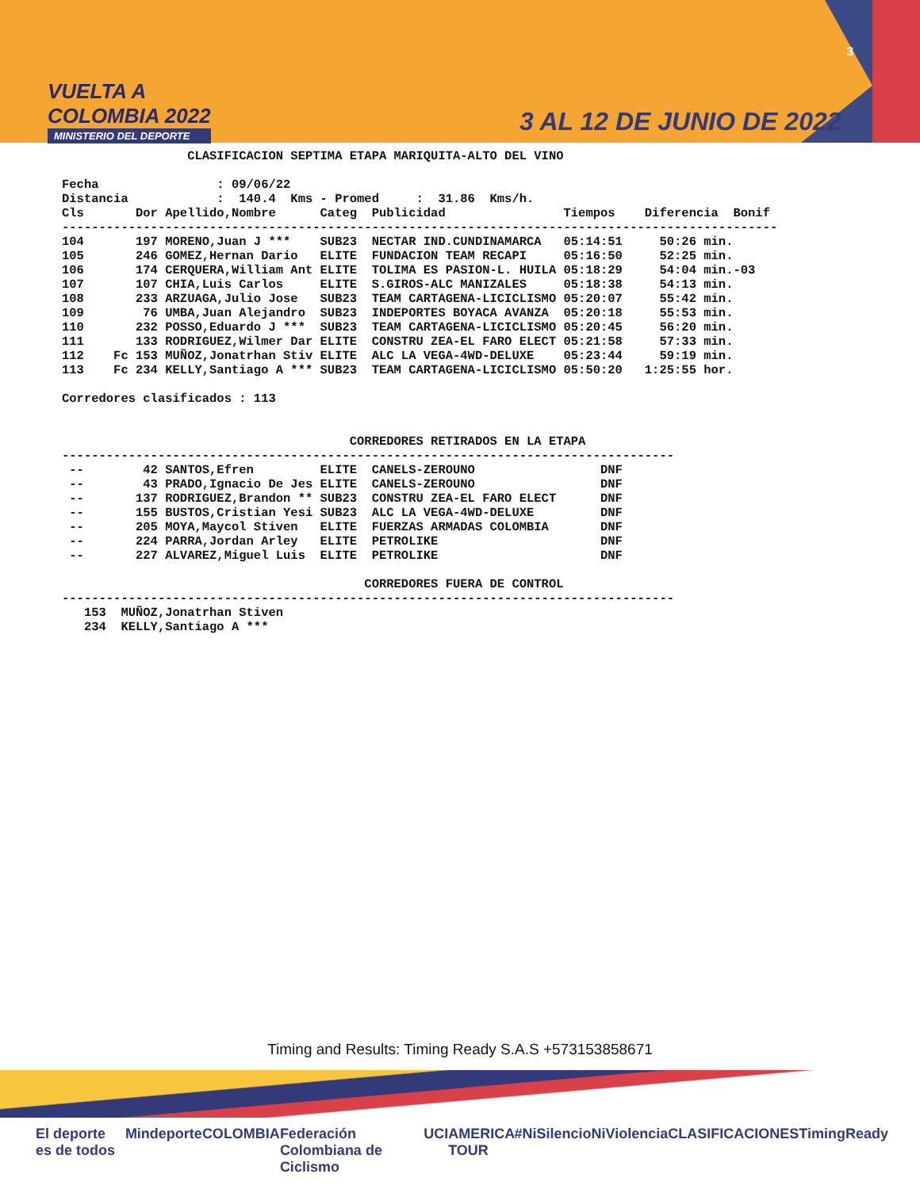VUELTA A
COLOMBIA 2022
MINISTERIO DEL DEPORTE
3
3 AL 12 DE JUNIO DE 2022
                 CLASIFICACION SEPTIMA ETAPA MARIQUITA-ALTO DEL VINO

Fecha                : 09/06/22
Distancia            :  140.4  Kms - Promed     :  31.86  Kms/h.
Cls       Dor Apellido,Nombre      Categ  Publicidad                Tiempos    Diferencia  Bonif
-------------------------------------------------------------------------------------------------
104       197 MORENO,Juan J ***    SUB23  NECTAR IND.CUNDINAMARCA   05:14:51     50:26 min.
105       246 GOMEZ,Hernan Dario   ELITE  FUNDACION TEAM RECAPI     05:16:50     52:25 min.
106       174 CERQUERA,William Ant ELITE  TOLIMA ES PASION-L. HUILA 05:18:29     54:04 min.-03
107       107 CHIA,Luis Carlos     ELITE  S.GIROS-ALC MANIZALES     05:18:38     54:13 min.
108       233 ARZUAGA,Julio Jose   SUB23  TEAM CARTAGENA-LICICLISMO 05:20:07     55:42 min.
109        76 UMBA,Juan Alejandro  SUB23  INDEPORTES BOYACA AVANZA  05:20:18     55:53 min.
110       232 POSSO,Eduardo J ***  SUB23  TEAM CARTAGENA-LICICLISMO 05:20:45     56:20 min.
111       133 RODRIGUEZ,Wilmer Dar ELITE  CONSTRU ZEA-EL FARO ELECT 05:21:58     57:33 min.
112    Fc 153 MUÑOZ,Jonatrhan Stiv ELITE  ALC LA VEGA-4WD-DELUXE    05:23:44     59:19 min.
113    Fc 234 KELLY,Santiago A *** SUB23  TEAM CARTAGENA-LICICLISMO 05:50:20   1:25:55 hor.

Corredores clasificados : 113


                                       CORREDORES RETIRADOS EN LA ETAPA
-----------------------------------------------------------------------------------
 --        42 SANTOS,Efren         ELITE  CANELS-ZEROUNO                 DNF
 --        43 PRADO,Ignacio De Jes ELITE  CANELS-ZEROUNO                 DNF
 --       137 RODRIGUEZ,Brandon ** SUB23  CONSTRU ZEA-EL FARO ELECT      DNF
 --       155 BUSTOS,Cristian Yesi SUB23  ALC LA VEGA-4WD-DELUXE         DNF
 --       205 MOYA,Maycol Stiven   ELITE  FUERZAS ARMADAS COLOMBIA       DNF
 --       224 PARRA,Jordan Arley   ELITE  PETROLIKE                      DNF
 --       227 ALVAREZ,Miguel Luis  ELITE  PETROLIKE                      DNF

                                         CORREDORES FUERA DE CONTROL
-----------------------------------------------------------------------------------
   153  MUÑOZ,Jonatrhan Stiven
   234  KELLY,Santiago A ***
Timing and Results: Timing Ready S.A.S +573153858671
El deporte es de todos Mindeporte COLOMBIA Federación Colombiana de Ciclismo UCI AMERICA TOUR #NiSilencioNiViolencia CLASIFICACIONES TimingReady